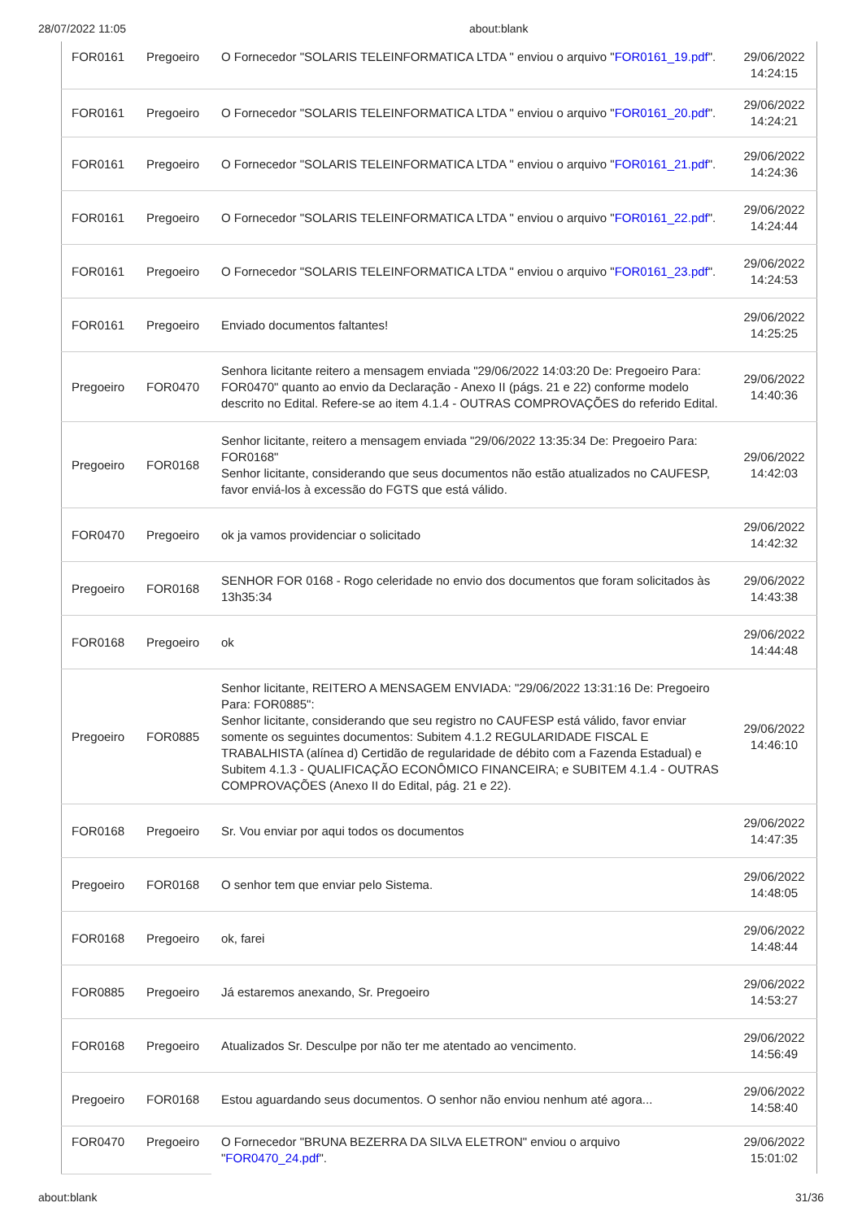28/07/2022 11:05 about:blank
| FOR0161 | Pregoeiro | O Fornecedor "SOLARIS TELEINFORMATICA LTDA " enviou o arquivo " FOR0161_19.pdf ". | 29/06/2022 14:24:15 |
| FOR0161 | Pregoeiro | O Fornecedor "SOLARIS TELEINFORMATICA LTDA " enviou o arquivo " FOR0161_20.pdf ". | 29/06/2022 14:24:21 |
| FOR0161 | Pregoeiro | O Fornecedor "SOLARIS TELEINFORMATICA LTDA " enviou o arquivo " FOR0161_21.pdf ". | 29/06/2022 14:24:36 |
| FOR0161 | Pregoeiro | O Fornecedor "SOLARIS TELEINFORMATICA LTDA " enviou o arquivo " FOR0161_22.pdf ". | 29/06/2022 14:24:44 |
| FOR0161 | Pregoeiro | O Fornecedor "SOLARIS TELEINFORMATICA LTDA " enviou o arquivo " FOR0161_23.pdf ". | 29/06/2022 14:24:53 |
| FOR0161 | Pregoeiro | Enviado documentos faltantes! | 29/06/2022 14:25:25 |
| Pregoeiro | FOR0470 | Senhora licitante reitero a mensagem enviada "29/06/2022 14:03:20 De: Pregoeiro Para: FOR0470" quanto ao envio da Declaração - Anexo II (págs. 21 e 22) conforme modelo descrito no Edital. Refere-se ao item 4.1.4 - OUTRAS COMPROVAÇÕES do referido Edital. | 29/06/2022 14:40:36 |
| Pregoeiro | FOR0168 | Senhor licitante, reitero a mensagem enviada "29/06/2022 13:35:34 De: Pregoeiro Para: FOR0168" Senhor licitante, considerando que seus documentos não estão atualizados no CAUFESP, favor enviá-los à excessão do FGTS que está válido. | 29/06/2022 14:42:03 |
| FOR0470 | Pregoeiro | ok ja vamos providenciar o solicitado | 29/06/2022 14:42:32 |
| Pregoeiro | FOR0168 | SENHOR FOR 0168 - Rogo celeridade no envio dos documentos que foram solicitados às 13h35:34 | 29/06/2022 14:43:38 |
| FOR0168 | Pregoeiro | ok | 29/06/2022 14:44:48 |
| Pregoeiro | FOR0885 | Senhor licitante, REITERO A MENSAGEM ENVIADA: "29/06/2022 13:31:16 De: Pregoeiro Para: FOR0885": Senhor licitante, considerando que seu registro no CAUFESP está válido, favor enviar somente os seguintes documentos: Subitem 4.1.2 REGULARIDADE FISCAL E TRABALHISTA (alínea d) Certidão de regularidade de débito com a Fazenda Estadual) e Subitem 4.1.3 - QUALIFICAÇÃO ECONÔMICO FINANCEIRA; e SUBITEM 4.1.4 - OUTRAS COMPROVAÇÕES (Anexo II do Edital, pág. 21 e 22). | 29/06/2022 14:46:10 |
| FOR0168 | Pregoeiro | Sr. Vou enviar por aqui todos os documentos | 29/06/2022 14:47:35 |
| Pregoeiro | FOR0168 | O senhor tem que enviar pelo Sistema. | 29/06/2022 14:48:05 |
| FOR0168 | Pregoeiro | ok, farei | 29/06/2022 14:48:44 |
| FOR0885 | Pregoeiro | Já estaremos anexando, Sr. Pregoeiro | 29/06/2022 14:53:27 |
| FOR0168 | Pregoeiro | Atualizados Sr. Desculpe por não ter me atentado ao vencimento. | 29/06/2022 14:56:49 |
| Pregoeiro | FOR0168 | Estou aguardando seus documentos. O senhor não enviou nenhum até agora... | 29/06/2022 14:58:40 |
| FOR0470 | Pregoeiro | O Fornecedor "BRUNA BEZERRA DA SILVA ELETRON" enviou o arquivo " FOR0470_24.pdf ". | 29/06/2022 15:01:02 |
about:blank 31/36